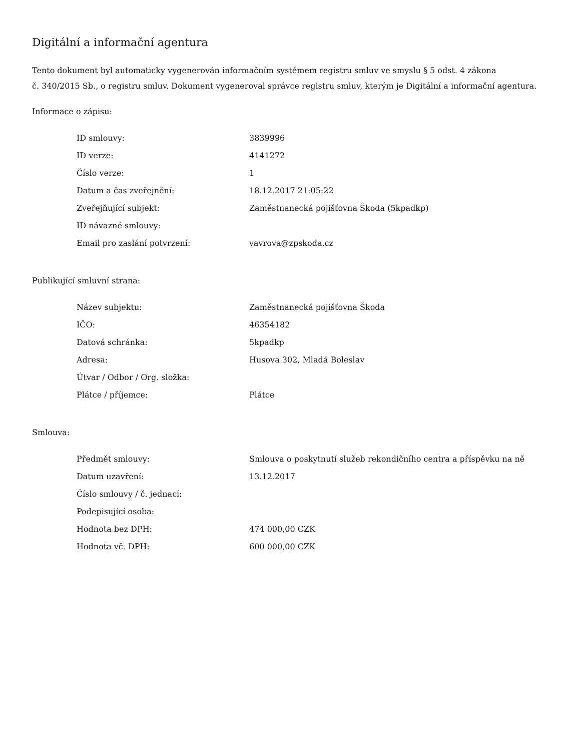Digitální a informační agentura
Tento dokument byl automaticky vygenerován informačním systémem registru smluv ve smyslu § 5 odst. 4 zákona
č. 340/2015 Sb., o registru smluv. Dokument vygeneroval správce registru smluv, kterým je Digitální a informační agentura.
Informace o zápisu:
| ID smlouvy: | 3839996 |
| ID verze: | 4141272 |
| Číslo verze: | 1 |
| Datum a čas zveřejnění: | 18.12.2017 21:05:22 |
| Zveřejňující subjekt: | Zaměstnanecká pojišťovna Škoda (5kpadkp) |
| ID návazné smlouvy: | |
| Email pro zaslání potvrzení: | vavrova@zpskoda.cz |
Publikující smluvní strana:
| Název subjektu: | Zaměstnanecká pojišťovna Škoda |
| IČO: | 46354182 |
| Datová schránka: | 5kpadkp |
| Adresa: | Husova 302, Mladá Boleslav |
| Útvar / Odbor / Org. složka: | |
| Plátce / příjemce: | Plátce |
Smlouva:
| Předmět smlouvy: | Smlouva o poskytnutí služeb rekondičního centra a příspěvku na ně |
| Datum uzavření: | 13.12.2017 |
| Číslo smlouvy / č. jednací: | |
| Podepisující osoba: | |
| Hodnota bez DPH: | 474 000,00 CZK |
| Hodnota vč. DPH: | 600 000,00 CZK |